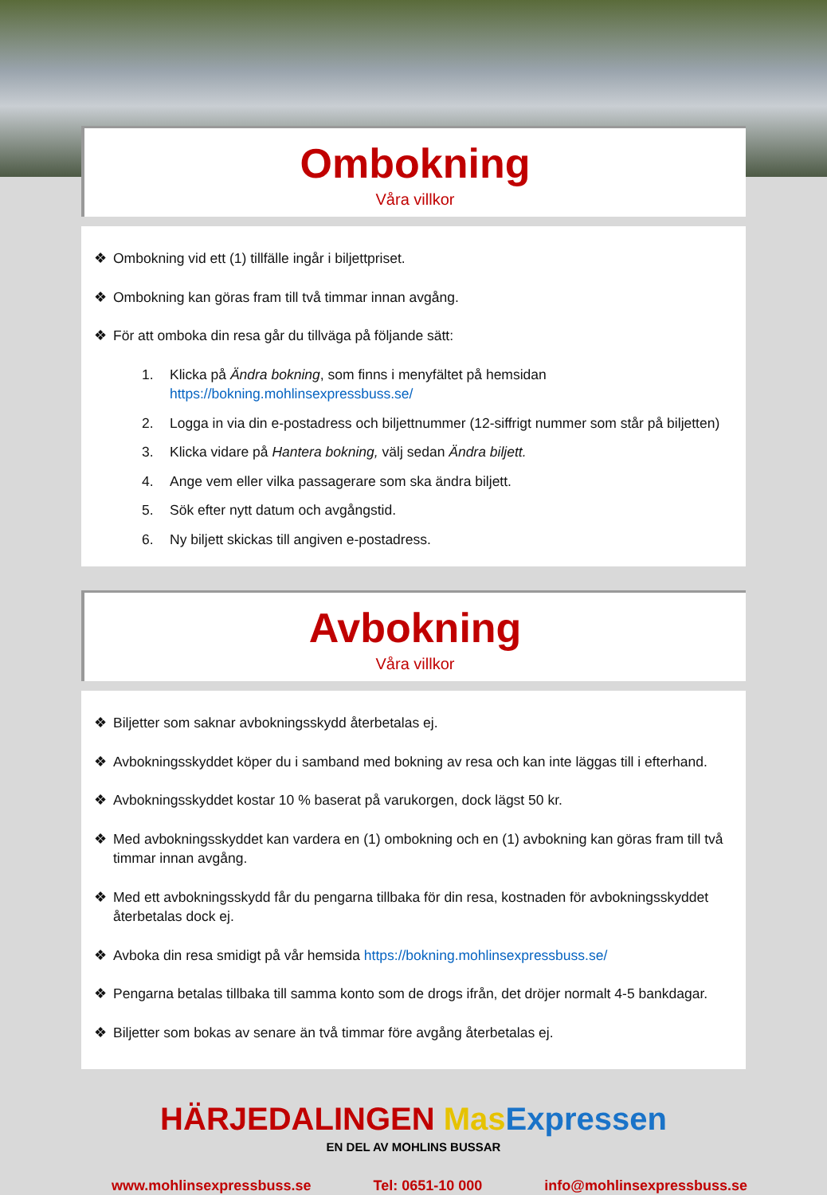Ombokning
Våra villkor
❖ Ombokning vid ett (1) tillfälle ingår i biljettpriset.
❖ Ombokning kan göras fram till två timmar innan avgång.
❖ För att omboka din resa går du tillväga på följande sätt:
1. Klicka på Ändra bokning, som finns i menyfältet på hemsidan
https://bokning.mohlinsexpressbuss.se/
2. Logga in via din e-postadress och biljettnummer (12-siffrigt nummer som står på biljetten)
3. Klicka vidare på Hantera bokning, välj sedan Ändra biljett.
4. Ange vem eller vilka passagerare som ska ändra biljett.
5. Sök efter nytt datum och avgångstid.
6. Ny biljett skickas till angiven e-postadress.
Avbokning
Våra villkor
❖ Biljetter som saknar avbokningsskydd återbetalas ej.
❖ Avbokningsskyddet köper du i samband med bokning av resa och kan inte läggas till i efterhand.
❖ Avbokningsskyddet kostar 10 % baserat på varukorgen, dock lägst 50 kr.
❖ Med avbokningsskyddet kan vardera en (1) ombokning och en (1) avbokning kan göras fram till två timmar innan avgång.
❖ Med ett avbokningsskydd får du pengarna tillbaka för din resa, kostnaden för avbokningsskyddet återbetalas dock ej.
❖ Avboka din resa smidigt på vår hemsida https://bokning.mohlinsexpressbuss.se/
❖ Pengarna betalas tillbaka till samma konto som de drogs ifrån, det dröjer normalt 4-5 bankdagar.
❖ Biljetter som bokas av senare än två timmar före avgång återbetalas ej.
HÄRJEDALINGEN Mas Expressen
EN DEL AV MOHLINS BUSSAR
www.mohlinsexpressbuss.se Tel: 0651-10 000 info@mohlinsexpressbuss.se